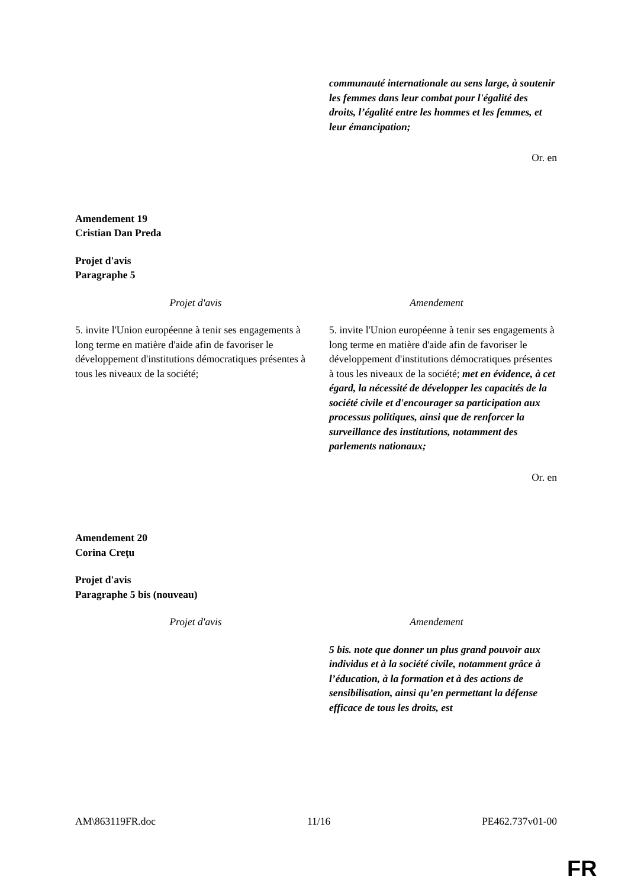| | communauté internationale au sens large, à soutenir les femmes dans leur combat pour l'égalité des droits, l’égalité entre les hommes et les femmes, et leur émancipation; |
Or. en
Amendement 19
Cristian Dan Preda
Projet d'avis
Paragraphe 5
| Projet d'avis | Amendement |
| --- | --- |
| 5. invite l'Union européenne à tenir ses engagements à long terme en matière d'aide afin de favoriser le développement d'institutions démocratiques présentes à tous les niveaux de la société; | 5. invite l'Union européenne à tenir ses engagements à long terme en matière d'aide afin de favoriser le développement d'institutions démocratiques présentes à tous les niveaux de la société; met en évidence, à cet égard, la nécessité de développer les capacités de la société civile et d'encourager sa participation aux processus politiques, ainsi que de renforcer la surveillance des institutions, notamment des parlements nationaux; |
Or. en
Amendement 20
Corina Crețu
Projet d'avis
Paragraphe 5 bis (nouveau)
| Projet d'avis | Amendement |
| --- | --- |
| | 5 bis. note que donner un plus grand pouvoir aux individus et à la société civile, notamment grâce à l’éducation, à la formation et à des actions de sensibilisation, ainsi qu’en permettant la défense efficace de tous les droits, est |
AM\863119FR.doc 11/16 PE462.737v01-00
FR